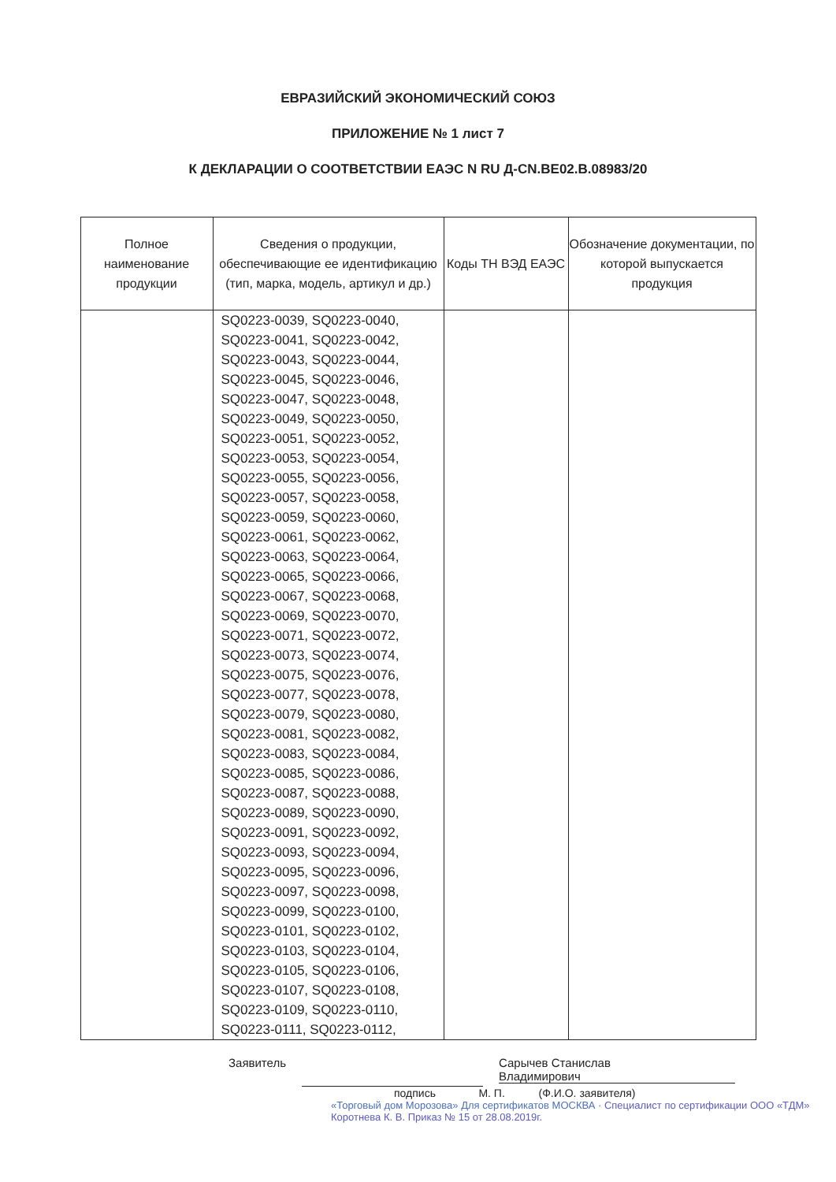ЕВРАЗИЙСКИЙ ЭКОНОМИЧЕСКИЙ СОЮЗ
ПРИЛОЖЕНИЕ № 1 лист 7
К ДЕКЛАРАЦИИ О СООТВЕТСТВИИ ЕАЭС N RU Д-CN.BE02.B.08983/20
| Полное наименование продукции | Сведения о продукции, обеспечивающие ее идентификацию (тип, марка, модель, артикул и др.) | Коды ТН ВЭД ЕАЭС | Обозначение документации, по которой выпускается продукция |
| --- | --- | --- | --- |
| | SQ0223-0039, SQ0223-0040, SQ0223-0041, SQ0223-0042, SQ0223-0043, SQ0223-0044, SQ0223-0045, SQ0223-0046, SQ0223-0047, SQ0223-0048, SQ0223-0049, SQ0223-0050, SQ0223-0051, SQ0223-0052, SQ0223-0053, SQ0223-0054, SQ0223-0055, SQ0223-0056, SQ0223-0057, SQ0223-0058, SQ0223-0059, SQ0223-0060, SQ0223-0061, SQ0223-0062, SQ0223-0063, SQ0223-0064, SQ0223-0065, SQ0223-0066, SQ0223-0067, SQ0223-0068, SQ0223-0069, SQ0223-0070, SQ0223-0071, SQ0223-0072, SQ0223-0073, SQ0223-0074, SQ0223-0075, SQ0223-0076, SQ0223-0077, SQ0223-0078, SQ0223-0079, SQ0223-0080, SQ0223-0081, SQ0223-0082, SQ0223-0083, SQ0223-0084, SQ0223-0085, SQ0223-0086, SQ0223-0087, SQ0223-0088, SQ0223-0089, SQ0223-0090, SQ0223-0091, SQ0223-0092, SQ0223-0093, SQ0223-0094, SQ0223-0095, SQ0223-0096, SQ0223-0097, SQ0223-0098, SQ0223-0099, SQ0223-0100, SQ0223-0101, SQ0223-0102, SQ0223-0103, SQ0223-0104, SQ0223-0105, SQ0223-0106, SQ0223-0107, SQ0223-0108, SQ0223-0109, SQ0223-0110, SQ0223-0111, SQ0223-0112, | | |
Заявитель Сарычев Станислав
Владимирович
подпись М. П. (Ф.И.О. заявителя)
«Торговый дом Морозова» Для сертификатов МОСКВА · Специалист по сертификации ООО «ТДМ» Коротнева К. В. Приказ № 15 от 28.08.2019г.